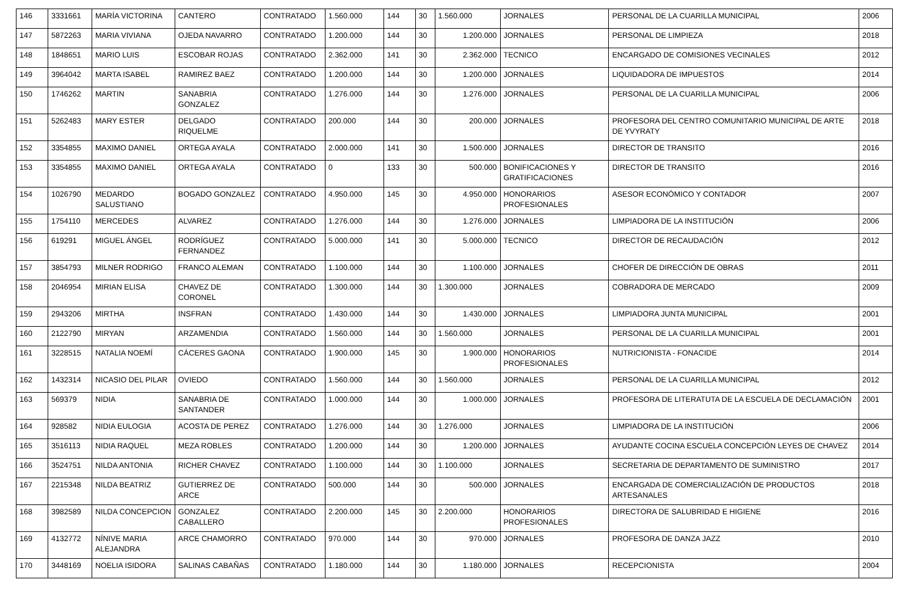| 146 | 3331661 | MARÍA VICTORINA | CANTERO | CONTRATADO | 1.560.000 | 144 | 30 | 1.560.000 | JORNALES | PERSONAL DE LA CUARILLA MUNICIPAL | 2006 |
| 147 | 5872263 | MARIA VIVIANA | OJEDA NAVARRO | CONTRATADO | 1.200.000 | 144 | 30 | 1.200.000 | JORNALES | PERSONAL DE LIMPIEZA | 2018 |
| 148 | 1848651 | MARIO LUIS | ESCOBAR ROJAS | CONTRATADO | 2.362.000 | 141 | 30 | 2.362.000 | TECNICO | ENCARGADO DE COMISIONES VECINALES | 2012 |
| 149 | 3964042 | MARTA ISABEL | RAMIREZ BAEZ | CONTRATADO | 1.200.000 | 144 | 30 | 1.200.000 | JORNALES | LIQUIDADORA DE IMPUESTOS | 2014 |
| 150 | 1746262 | MARTIN | SANABRIA GONZALEZ | CONTRATADO | 1.276.000 | 144 | 30 | 1.276.000 | JORNALES | PERSONAL DE LA CUARILLA MUNICIPAL | 2006 |
| 151 | 5262483 | MARY ESTER | DELGADO RIQUELME | CONTRATADO | 200.000 | 144 | 30 | 200.000 | JORNALES | PROFESORA DEL CENTRO COMUNITARIO MUNICIPAL DE ARTE DE YVYRATY | 2018 |
| 152 | 3354855 | MAXIMO DANIEL | ORTEGA AYALA | CONTRATADO | 2.000.000 | 141 | 30 | 1.500.000 | JORNALES | DIRECTOR DE TRANSITO | 2016 |
| 153 | 3354855 | MAXIMO DANIEL | ORTEGA AYALA | CONTRATADO | 0 | 133 | 30 | 500.000 | BONIFICACIONES Y GRATIFICACIONES | DIRECTOR DE TRANSITO | 2016 |
| 154 | 1026790 | MEDARDO SALUSTIANO | BOGADO GONZALEZ | CONTRATADO | 4.950.000 | 145 | 30 | 4.950.000 | HONORARIOS PROFESIONALES | ASESOR ECONÓMICO Y CONTADOR | 2007 |
| 155 | 1754110 | MERCEDES | ALVAREZ | CONTRATADO | 1.276.000 | 144 | 30 | 1.276.000 | JORNALES | LIMPIADORA DE LA INSTITUCIÓN | 2006 |
| 156 | 619291 | MIGUEL ÁNGEL | RODRÍGUEZ FERNANDEZ | CONTRATADO | 5.000.000 | 141 | 30 | 5.000.000 | TECNICO | DIRECTOR DE RECAUDACIÓN | 2012 |
| 157 | 3854793 | MILNER RODRIGO | FRANCO ALEMAN | CONTRATADO | 1.100.000 | 144 | 30 | 1.100.000 | JORNALES | CHOFER DE DIRECCIÓN DE OBRAS | 2011 |
| 158 | 2046954 | MIRIAN ELISA | CHAVEZ DE CORONEL | CONTRATADO | 1.300.000 | 144 | 30 | 1.300.000 | JORNALES | COBRADORA DE MERCADO | 2009 |
| 159 | 2943206 | MIRTHA | INSFRAN | CONTRATADO | 1.430.000 | 144 | 30 | 1.430.000 | JORNALES | LIMPIADORA JUNTA MUNICIPAL | 2001 |
| 160 | 2122790 | MIRYAN | ARZAMENDIA | CONTRATADO | 1.560.000 | 144 | 30 | 1.560.000 | JORNALES | PERSONAL DE LA CUARILLA MUNICIPAL | 2001 |
| 161 | 3228515 | NATALIA NOEMÍ | CÁCERES GAONA | CONTRATADO | 1.900.000 | 145 | 30 | 1.900.000 | HONORARIOS PROFESIONALES | NUTRICIONISTA - FONACIDE | 2014 |
| 162 | 1432314 | NICASIO DEL PILAR | OVIEDO | CONTRATADO | 1.560.000 | 144 | 30 | 1.560.000 | JORNALES | PERSONAL DE LA CUARILLA MUNICIPAL | 2012 |
| 163 | 569379 | NIDIA | SANABRIA DE SANTANDER | CONTRATADO | 1.000.000 | 144 | 30 | 1.000.000 | JORNALES | PROFESORA DE LITERATUTA DE LA ESCUELA DE DECLAMACIÓN | 2001 |
| 164 | 928582 | NIDIA EULOGIA | ACOSTA DE PEREZ | CONTRATADO | 1.276.000 | 144 | 30 | 1.276.000 | JORNALES | LIMPIADORA DE LA INSTITUCIÓN | 2006 |
| 165 | 3516113 | NIDIA RAQUEL | MEZA ROBLES | CONTRATADO | 1.200.000 | 144 | 30 | 1.200.000 | JORNALES | AYUDANTE COCINA ESCUELA CONCEPCIÓN LEYES DE CHAVEZ | 2014 |
| 166 | 3524751 | NILDA ANTONIA | RICHER CHAVEZ | CONTRATADO | 1.100.000 | 144 | 30 | 1.100.000 | JORNALES | SECRETARIA DE DEPARTAMENTO DE SUMINISTRO | 2017 |
| 167 | 2215348 | NILDA BEATRIZ | GUTIERREZ DE ARCE | CONTRATADO | 500.000 | 144 | 30 | 500.000 | JORNALES | ENCARGADA DE COMERCIALIZACIÓN DE PRODUCTOS ARTESANALES | 2018 |
| 168 | 3982589 | NILDA CONCEPCION | GONZALEZ CABALLERO | CONTRATADO | 2.200.000 | 145 | 30 | 2.200.000 | HONORARIOS PROFESIONALES | DIRECTORA DE SALUBRIDAD E HIGIENE | 2016 |
| 169 | 4132772 | NÍNIVE MARIA ALEJANDRA | ARCE CHAMORRO | CONTRATADO | 970.000 | 144 | 30 | 970.000 | JORNALES | PROFESORA DE DANZA JAZZ | 2010 |
| 170 | 3448169 | NOELIA ISIDORA | SALINAS CABAÑAS | CONTRATADO | 1.180.000 | 144 | 30 | 1.180.000 | JORNALES | RECEPCIONISTA | 2004 |